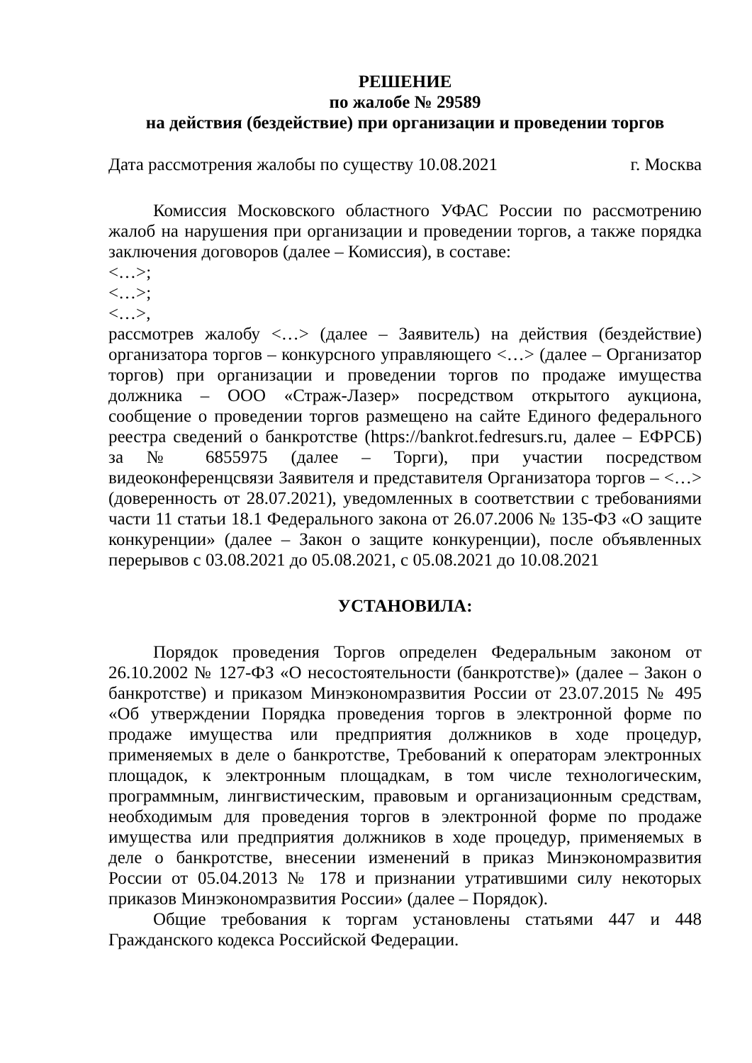РЕШЕНИЕ
по жалобе № 29589
на действия (бездействие) при организации и проведении торгов
Дата рассмотрения жалобы по существу 10.08.2021 г. Москва
Комиссия Московского областного УФАС России по рассмотрению жалоб на нарушения при организации и проведении торгов, а также порядка заключения договоров (далее – Комиссия), в составе:
<…>;
<…>;
<…>,
рассмотрев жалобу <…> (далее – Заявитель) на действия (бездействие) организатора торгов – конкурсного управляющего <…> (далее – Организатор торгов) при организации и проведении торгов по продаже имущества должника – ООО «Страж-Лазер» посредством открытого аукциона, сообщение о проведении торгов размещено на сайте Единого федерального реестра сведений о банкротстве (https://bankrot.fedresurs.ru, далее – ЕФРСБ) за № 6855975 (далее – Торги), при участии посредством видеоконференцсвязи Заявителя и представителя Организатора торгов – <…> (доверенность от 28.07.2021), уведомленных в соответствии с требованиями части 11 статьи 18.1 Федерального закона от 26.07.2006 № 135-ФЗ «О защите конкуренции» (далее – Закон о защите конкуренции), после объявленных перерывов с 03.08.2021 до 05.08.2021, с 05.08.2021 до 10.08.2021
УСТАНОВИЛА:
Порядок проведения Торгов определен Федеральным законом от 26.10.2002 № 127-ФЗ «О несостоятельности (банкротстве)» (далее – Закон о банкротстве) и приказом Минэкономразвития России от 23.07.2015 № 495 «Об утверждении Порядка проведения торгов в электронной форме по продаже имущества или предприятия должников в ходе процедур, применяемых в деле о банкротстве, Требований к операторам электронных площадок, к электронным площадкам, в том числе технологическим, программным, лингвистическим, правовым и организационным средствам, необходимым для проведения торгов в электронной форме по продаже имущества или предприятия должников в ходе процедур, применяемых в деле о банкротстве, внесении изменений в приказ Минэкономразвития России от 05.04.2013 № 178 и признании утратившими силу некоторых приказов Минэкономразвития России» (далее – Порядок).
Общие требования к торгам установлены статьями 447 и 448 Гражданского кодекса Российской Федерации.